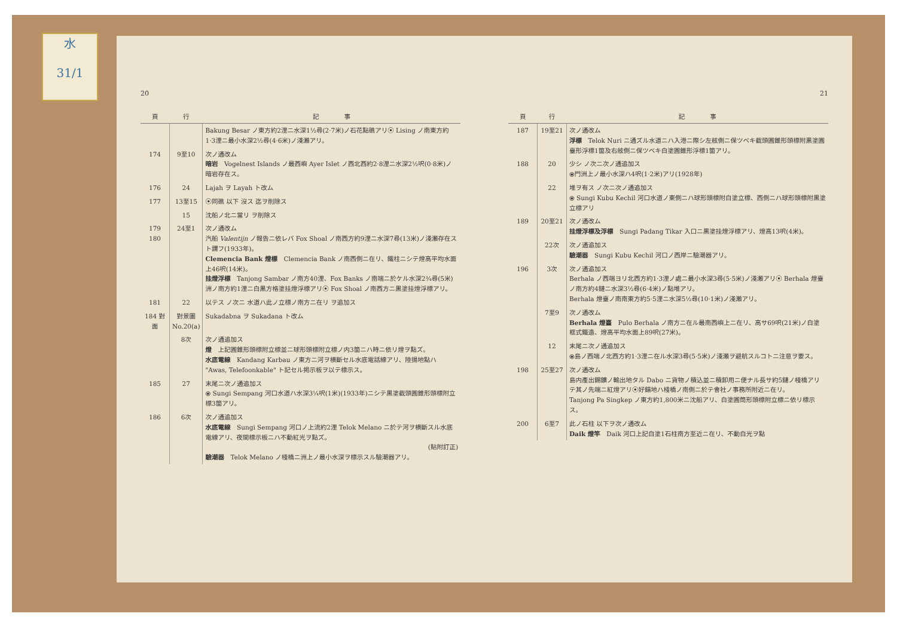水
31/1
20
| 頁 | 行 | 記 事 |
| --- | --- | --- |
| | | Bakung Besar ノ東方約2浬ニ水深1½尋(2·7米)ノ石花點礁アリ⦿ Lising ノ南東方約1·3浬ニ最小水深2½尋(4·6米)ノ淺瀬アリ。 |
| 174 | 9至10 | 次ノ通改ム 暗岩 Vogelnest Islands ノ最西嶼 Ayer Islet ノ西北西約2·8浬ニ水深2½呎(0·8米)ノ暗岩存在ス。 |
| 176 | 24 | Lajah ヲ Layah ト改ム |
| 177 | 13至15 | ⦿同礁 以下 沒ス 迄ヲ削除ス |
| | 15 | 沈船ノ北ニ當リ ヲ削除ス |
| 179 180 | 24至1 | 次ノ通改ム 汽船 Valentijn ノ報告ニ依レバ Fox Shoal ノ南西方約9浬ニ水深7尋(13米)ノ淺瀬存在スト謂フ(1933年)。 Clemencia Bank 燈標 Clemencia Bank ノ南西側ニ在リ、鐵柱ニシテ燈高平均水面上46呎(14米)。 挂燈浮標 Tanjong Sambar ノ南方40浬、Fox Banks ノ南端ニ於ケル水深2¾尋(5米)洲ノ南方約1浬ニ白黒方格塗挂燈浮標アリ⦿ Fox Shoal ノ南西方ニ黒塗挂燈浮標アリ。 |
| 181 | 22 | 以テス ノ次ニ 水道ハ此ノ立標ノ南方ニ在リ ヲ追加ス |
| 184 對面 | 對景圖 No.20(a) | Sukadabna ヲ Sukadana ト改ム |
| | 8次 | 次ノ通追加ス 燈 上記圓錐形頭標附立標並ニ球形頭標附立標ノ内3箇ニハ時ニ依リ燈ヲ點ズ。 水底電線 Kandang Karbau ノ東方ニ河ヲ横斷セル水底電話線アリ、陸揚地點ハ "Awas, Telefoonkable" ト記セル掲示板ヲ以テ標示ス。 |
| 185 | 27 | 末尾ニ次ノ通追加ス ⦿ Sungi Sempang 河口水道ハ水深3¼呎(1米)(1933年)ニシテ黒塗截頭圓錐形頭標附立標3箇アリ。 |
| 186 | 6次 | 次ノ通追加ス 水底電線 Sungi Sempang 河口ノ上流約2浬 Telok Melano ニ於テ河ヲ横斷スル水底電線アリ、夜間標示板ニハ不動紅光ヲ點ズ。 (貼附訂正) 驗潮器 Telok Melano ノ棧橋ニ洲上ノ最小水深ヲ標示スル驗潮器アリ。 |
21
| 頁 | 行 | 記 事 |
| --- | --- | --- |
| 187 | 19至21 | 次ノ通改ム 浮標 Telok Nuri ニ通ズル水道ニハ入港ニ際シ左舷側ニ保ツベキ截頭圓錐形頭標附黒塗圓臺形浮標1箇及右舷側ニ保ツベキ白塗圓錐形浮標1箇アリ。 |
| 188 | 20 | 少シ ノ次ニ次ノ通追加ス ⦿門洲上ノ最小水深ハ4呎(1·2米)アリ(1928年) |
| | 22 | 堆ヲ有ス ノ次ニ次ノ通追加ス ⦿ Sungi Kubu Kechil 河口水道ノ東側ニハ球形頭標附白塗立標、西側ニハ球形頭標附黒塗立標アリ |
| 189 | 20至21 | 次ノ通改ム 挂燈浮標及浮標 Sungi Padang Tikar 入口ニ黒塗挂燈浮標アリ、燈高13呎(4米)。 |
| | 22次 | 次ノ通追加ス 驗潮器 Sungi Kubu Kechil 河口ノ西岸ニ驗潮器アリ。 |
| 196 | 3次 | 次ノ通追加ス Berhala ノ西端ヨリ北西方約1·3浬ノ處ニ最小水深3尋(5·5米)ノ淺瀬アリ⦿ Berhala 燈臺ノ南方約4鏈ニ水深3½尋(6·4米)ノ點堆アリ。 Berhala 燈臺ノ南南東方約5·5浬ニ水深5½尋(10·1米)ノ淺瀬アリ。 |
| | 7至9 | 次ノ通改ム Berhala 燈臺 Pulo Berhala ノ南方ニ在ル最南西嶼上ニ在リ、高サ69呎(21米)ノ白塗框式鐵造、燈高平均水面上89呎(27米)。 |
| | 12 | 末尾ニ次ノ通追加ス ⦿島ノ西端ノ北西方約1·3浬ニ在ル水深3尋(5·5米)ノ淺瀬ヲ避航スルコトニ注意ヲ要ス。 |
| 198 | 25至27 | 次ノ通改ム 島内產出錫鑛ノ輸出地タル Dabo ニ貨物ノ積込並ニ積卸用ニ便ナル長サ約5鏈ノ棧橋アリテ其ノ先端ニ紅燈アリ⦿好錨地ハ棧橋ノ南側ニ於テ會社ノ事務所附近ニ在リ。 Tanjong Pa Singkep ノ東方約1,800米ニ沈船アリ、白塗圓筒形頭標附立標ニ依リ標示ス。 |
| 200 | 6至7 | 此ノ石柱 以下ヲ次ノ通改ム Daik 燈竿 Daik 河口上記白塗1石柱南方至近ニ在リ、不動白光ヲ點 |